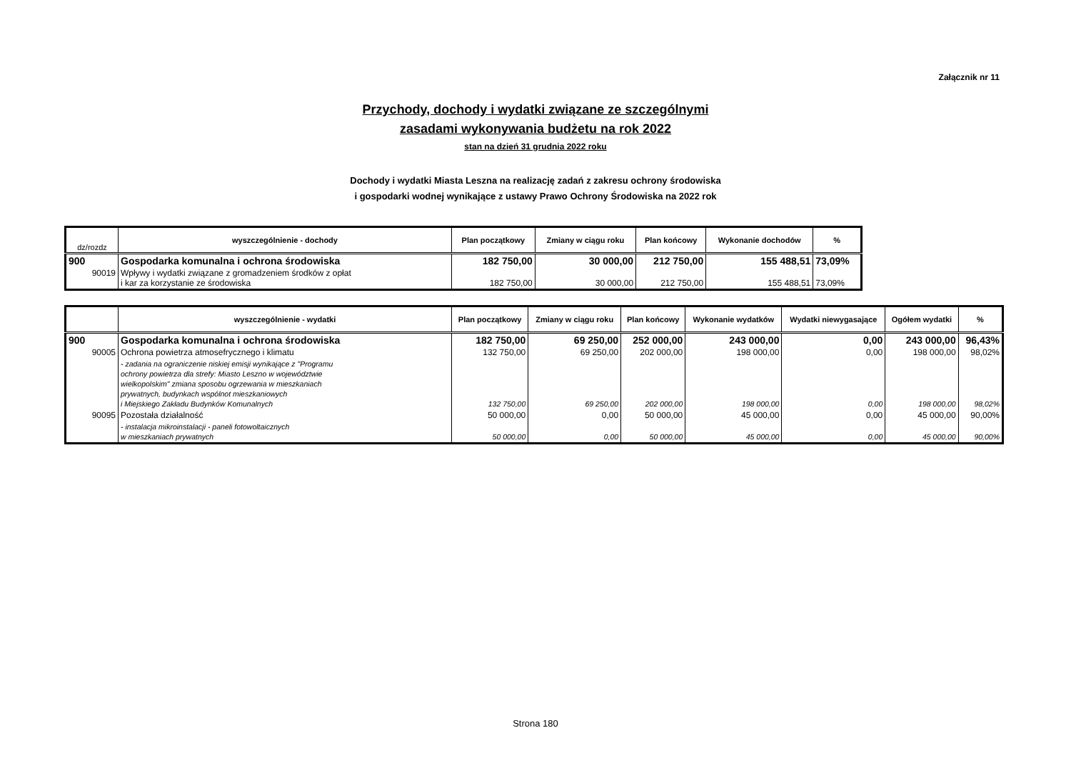Załącznik nr 11
Przychody, dochody i wydatki związane ze szczególnymi
zasadami wykonywania budżetu na rok 2022
stan na dzień 31 grudnia 2022 roku
Dochody i wydatki Miasta Leszna na realizację zadań z zakresu ochrony środowiska
i gospodarki wodnej wynikające z ustawy Prawo Ochrony Środowiska na 2022 rok
| dz/rozdz | wyszczególnienie - dochody | Plan początkowy | Zmiany w ciągu roku | Plan końcowy | Wykonanie dochodów | % |
| --- | --- | --- | --- | --- | --- | --- |
| 900 | Gospodarka komunalna i ochrona środowiska | 182 750,00 | 30 000,00 | 212 750,00 | 155 488,51 | 73,09% |
| 90019 | Wpływy i wydatki związane z gromadzeniem środków z opłat i kar za korzystanie ze środowiska | 182 750,00 | 30 000,00 | 212 750,00 | 155 488,51 | 73,09% |
| | wyszczególnienie - wydatki | Plan początkowy | Zmiany w ciągu roku | Plan końcowy | Wykonanie wydatków | Wydatki niewygasające | Ogółem wydatki | % |
| --- | --- | --- | --- | --- | --- | --- | --- | --- |
| 900 | Gospodarka komunalna i ochrona środowiska | 182 750,00 | 69 250,00 | 252 000,00 | 243 000,00 | 0,00 | 243 000,00 | 96,43% |
| 90005 | Ochrona powietrza atmosefrycznego i klimatu | 132 750,00 | 69 250,00 | 202 000,00 | 198 000,00 | 0,00 | 198 000,00 | 98,02% |
| | - zadania na ograniczenie niskiej emisji wynikające z "Programu ochrony powietrza dla strefy: Miasto Leszno w województwie wielkopolskim" zmiana sposobu ogrzewania w mieszkaniach prywatnych, budynkach wspólnot mieszkaniowych i Miejskiego Zakładu Budynków Komunalnych | 132 750,00 | 69 250,00 | 202 000,00 | 198 000,00 | 0,00 | 198 000,00 | 98,02% |
| 90095 | Pozostała działalność | 50 000,00 | 0,00 | 50 000,00 | 45 000,00 | 0,00 | 45 000,00 | 90,00% |
| | - instalacja mikroinstalacji - paneli fotowoltaicznych w mieszkaniach prywatnych | 50 000,00 | 0,00 | 50 000,00 | 45 000,00 | 0,00 | 45 000,00 | 90,00% |
Strona 180